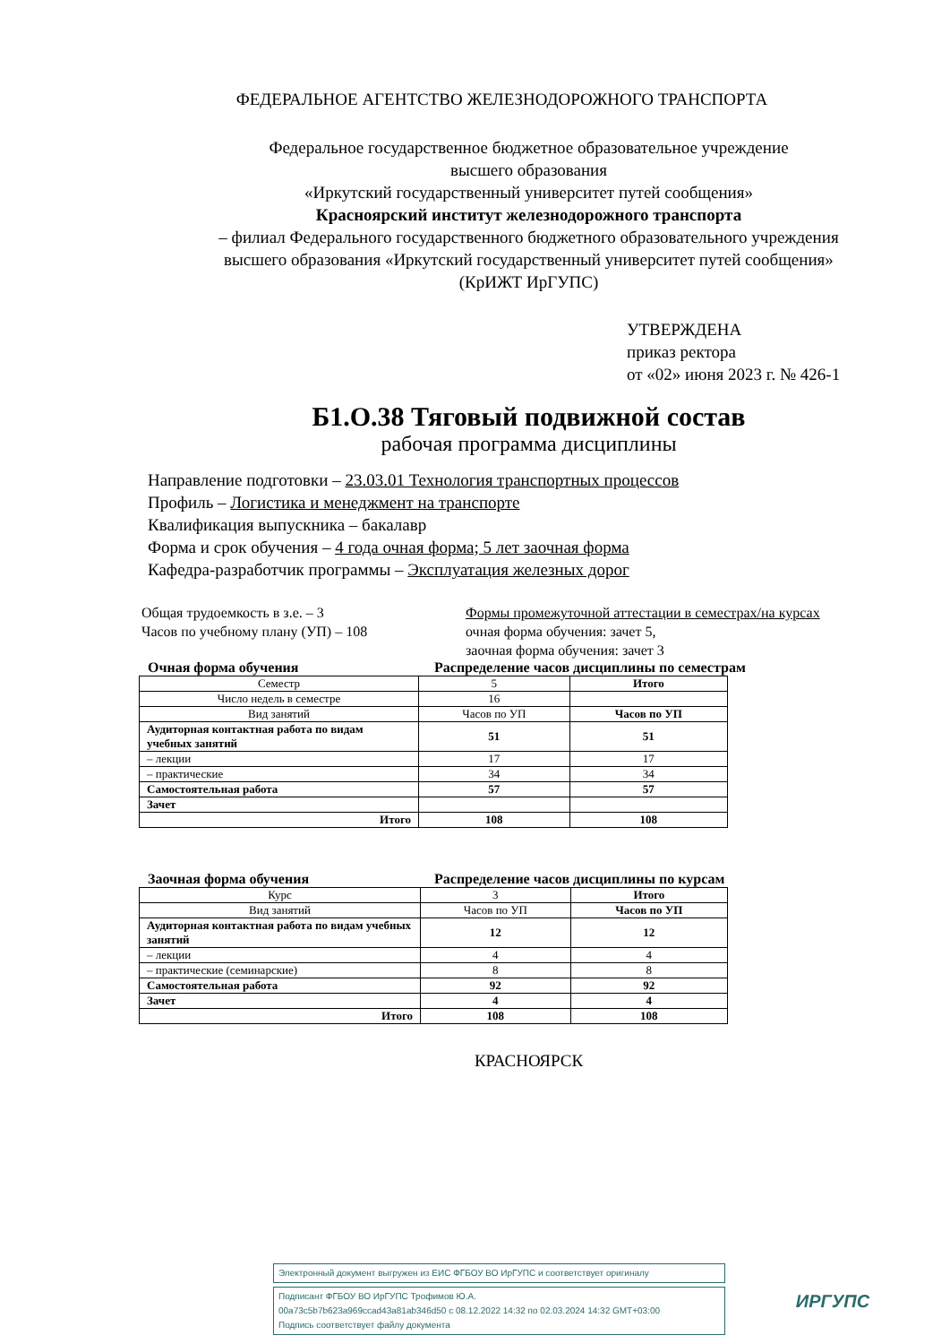ФЕДЕРАЛЬНОЕ АГЕНТСТВО ЖЕЛЕЗНОДОРОЖНОГО ТРАНСПОРТА
Федеральное государственное бюджетное образовательное учреждение
высшего образования
«Иркутский государственный университет путей сообщения»
Красноярский институт железнодорожного транспорта
– филиал Федерального государственного бюджетного образовательного учреждения
высшего образования «Иркутский государственный университет путей сообщения»
(КрИЖТ ИрГУПС)
УТВЕРЖДЕНА
приказ ректора
от «02» июня 2023 г. № 426-1
Б1.О.38 Тяговый подвижной состав
рабочая программа дисциплины
Направление подготовки – 23.03.01 Технология транспортных процессов
Профиль – Логистика и менеджмент на транспорте
Квалификация выпускника – бакалавр
Форма и срок обучения – 4 года очная форма; 5 лет заочная форма
Кафедра-разработчик программы – Эксплуатация железных дорог
Общая трудоемкость в з.е. – 3
Часов по учебному плану (УП) – 108
Формы промежуточной аттестации в семестрах/на курсах
очная форма обучения: зачет 5,
заочная форма обучения: зачет 3
Очная форма обучения Распределение часов дисциплины по семестрам
| Семестр | 5 | Итого |
| Число недель в семестре | 16 | |
| Вид занятий | Часов по УП | Часов по УП |
| Аудиторная контактная работа по видам учебных занятий | 51 | 51 |
| – лекции | 17 | 17 |
| – практические | 34 | 34 |
| Самостоятельная работа | 57 | 57 |
| Зачет | | |
| Итого | 108 | 108 |
Заочная форма обучения Распределение часов дисциплины по курсам
| Курс | 3 | Итого |
| Вид занятий | Часов по УП | Часов по УП |
| Аудиторная контактная работа по видам учебных занятий | 12 | 12 |
| – лекции | 4 | 4 |
| – практические (семинарские) | 8 | 8 |
| Самостоятельная работа | 92 | 92 |
| Зачет | 4 | 4 |
| Итого | 108 | 108 |
КРАСНОЯРСК
Электронный документ выгружен из ЕИС ФГБОУ ВО ИрГУПС и соответствует оригиналу
Подписант ФГБОУ ВО ИрГУПС Трофимов Ю.А.
00a73c5b7b623a969ccad43a81ab346d50 с 08.12.2022 14:32 по 02.03.2024 14:32 GMT+03:00
Подпись соответствует файлу документа
ИРГУПС